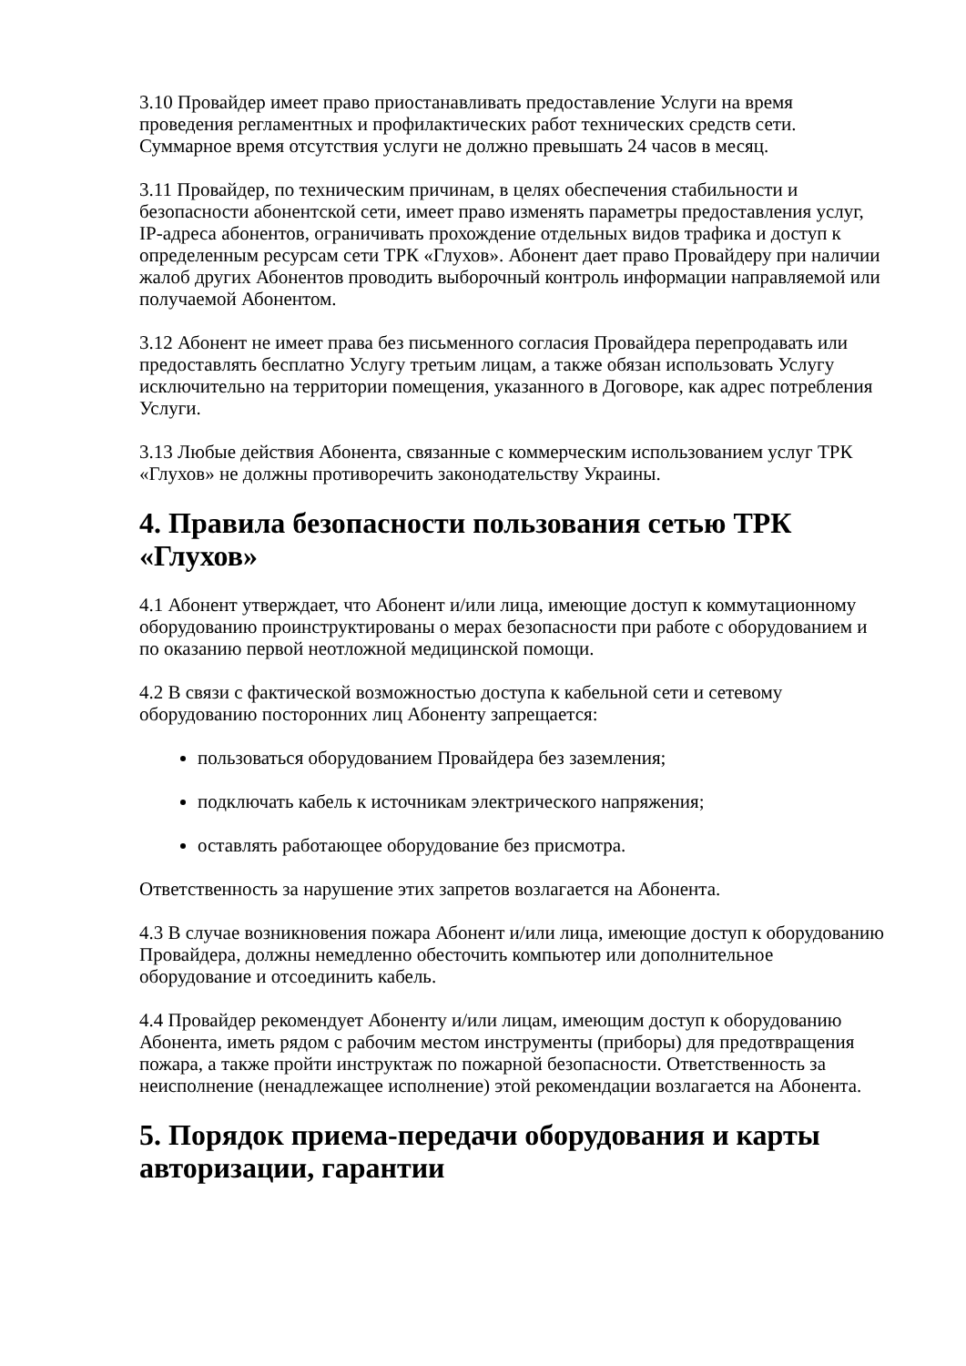3.10 Провайдер имеет право приостанавливать предоставление Услуги на время проведения регламентных и профилактических работ технических средств сети. Суммарное время отсутствия услуги не должно превышать 24 часов в месяц.
3.11 Провайдер, по техническим причинам, в целях обеспечения стабильности и безопасности абонентской сети, имеет право изменять параметры предоставления услуг, IP-адреса абонентов, ограничивать прохождение отдельных видов трафика и доступ к определенным ресурсам сети ТРК «Глухов». Абонент дает право Провайдеру при наличии жалоб других Абонентов проводить выборочный контроль информации направляемой или получаемой Абонентом.
3.12 Абонент не имеет права без письменного согласия Провайдера перепродавать или предоставлять бесплатно Услугу третьим лицам, а также обязан использовать Услугу исключительно на территории помещения, указанного в Договоре, как адрес потребления Услуги.
3.13 Любые действия Абонента, связанные с коммерческим использованием услуг ТРК «Глухов» не должны противоречить законодательству Украины.
4. Правила безопасности пользования сетью ТРК «Глухов»
4.1 Абонент утверждает, что Абонент и/или лица, имеющие доступ к коммутационному оборудованию проинструктированы о мерах безопасности при работе с оборудованием и по оказанию первой неотложной медицинской помощи.
4.2 В связи с фактической возможностью доступа к кабельной сети и сетевому оборудованию посторонних лиц Абоненту запрещается:
пользоваться оборудованием Провайдера без заземления;
подключать кабель к источникам электрического напряжения;
оставлять работающее оборудование без присмотра.
Ответственность за нарушение этих запретов возлагается на Абонента.
4.3 В случае возникновения пожара Абонент и/или лица, имеющие доступ к оборудованию Провайдера, должны немедленно обесточить компьютер или дополнительное оборудование и отсоединить кабель.
4.4 Провайдер рекомендует Абоненту и/или лицам, имеющим доступ к оборудованию Абонента, иметь рядом с рабочим местом инструменты (приборы) для предотвращения пожара, а также пройти инструктаж по пожарной безопасности. Ответственность за неисполнение (ненадлежащее исполнение) этой рекомендации возлагается на Абонента.
5. Порядок приема-передачи оборудования и карты авторизации, гарантии